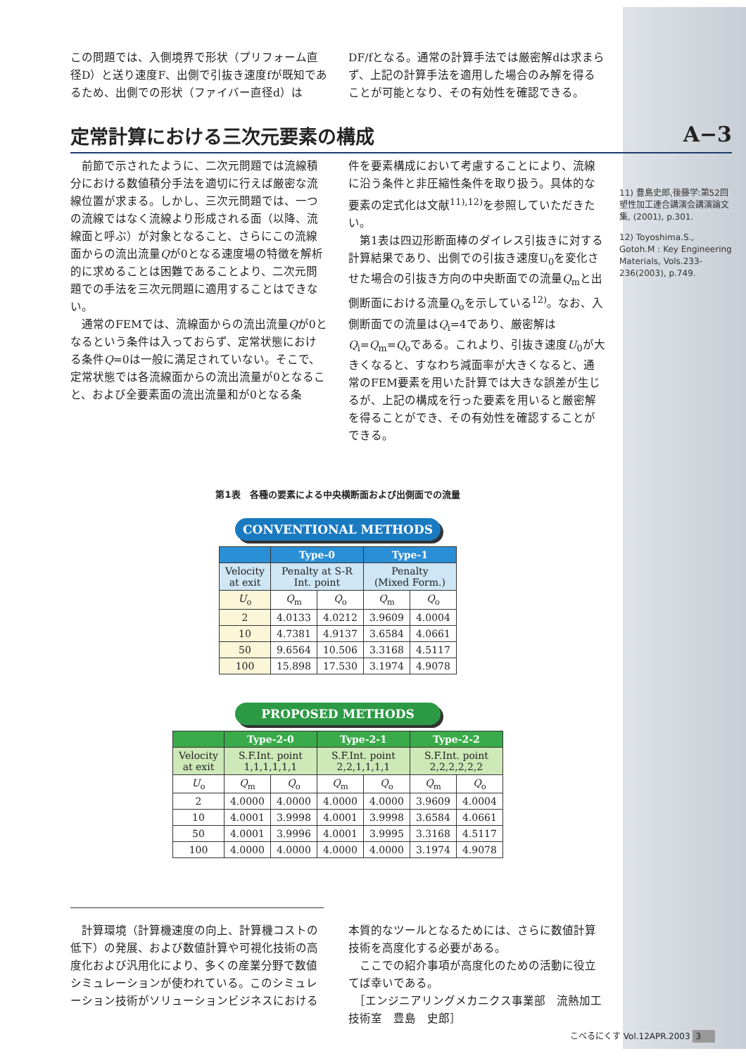この問題では、入側境界で形状（プリフォーム直径D）と送り速度F、出側で引抜き速度fが既知であるため、出側での形状（ファイバー直径d）は
DF/fとなる。通常の計算手法では厳密解dは求まらず、上記の計算手法を適用した場合のみ解を得ることが可能となり、その有効性を確認できる。
定常計算における三次元要素の構成 A−3
　前節で示されたように、二次元問題では流線積分における数値積分手法を適切に行えば厳密な流線位置が求まる。しかし、三次元問題では、一つの流線ではなく流線より形成される面（以降、流線面と呼ぶ）が対象となること、さらにこの流線面からの流出流量Qが0となる速度場の特徴を解析的に求めることは困難であることより、二次元問題での手法を三次元問題に適用することはできない。
　通常のFEMでは、流線面からの流出流量Qが0となるという条件は入っておらず、定常状態における条件Q=0は一般に満足されていない。そこで、定常状態では各流線面からの流出流量が0となること、および全要素面の流出流量和が0となる条
件を要素構成において考慮することにより、流線に沿う条件と非圧縮性条件を取り扱う。具体的な要素の定式化は文献<sup>11),12)</sup>を参照していただきたい。
　第1表は四辺形断面棒のダイレス引抜きに対する計算結果であり、出側での引抜き速度U<sub>0</sub>を変化させた場合の引抜き方向の中央断面での流量Q<sub>m</sub>と出側断面における流量Q<sub>o</sub>を示している<sup>12)</sup>。なお、入側断面での流量はQ<sub>i</sub>=4であり、厳密解はQ<sub>i</sub>=Q<sub>m</sub>=Q<sub>o</sub>である。これより、引抜き速度U<sub>0</sub>が大きくなると、すなわち減面率が大きくなると、通常のFEM要素を用いた計算では大きな誤差が生じるが、上記の構成を行った要素を用いると厳密解を得ることができ、その有効性を確認することができる。
11) 豊島史郎,後藤学:第52回塑性加工連合講演会講演論文集, (2001), p.301.
12) Toyoshima.S., Gotoh.M : Key Engineering Materials, Vols.233-236(2003), p.749.
第1表　各種の要素による中央横断面および出側面での流量
CONVENTIONAL METHODS
| | Type-0 | | Type-1 | |
| --- | --- | --- | --- | --- |
| Velocity at exit | Penalty at S-R Int. point | | Penalty (Mixed Form.) | |
| U<sub>o</sub> | Q<sub>m</sub> | Q<sub>o</sub> | Q<sub>m</sub> | Q<sub>o</sub> |
| 2 | 4.0133 | 4.0212 | 3.9609 | 4.0004 |
| 10 | 4.7381 | 4.9137 | 3.6584 | 4.0661 |
| 50 | 9.6564 | 10.506 | 3.3168 | 4.5117 |
| 100 | 15.898 | 17.530 | 3.1974 | 4.9078 |
PROPOSED METHODS
| | Type-2-0 | | Type-2-1 | | Type-2-2 | |
| --- | --- | --- | --- | --- | --- | --- |
| Velocity at exit | S.F.Int. point 1,1,1,1,1,1 | | S.F.Int. point 2,2,1,1,1,1 | | S.F.Int. point 2,2,2,2,2,2 | |
| U<sub>o</sub> | Q<sub>m</sub> | Q<sub>o</sub> | Q<sub>m</sub> | Q<sub>o</sub> | Q<sub>m</sub> | Q<sub>o</sub> |
| 2 | 4.0000 | 4.0000 | 4.0000 | 4.0000 | 3.9609 | 4.0004 |
| 10 | 4.0001 | 3.9998 | 4.0001 | 3.9998 | 3.6584 | 4.0661 |
| 50 | 4.0001 | 3.9996 | 4.0001 | 3.9995 | 3.3168 | 4.5117 |
| 100 | 4.0000 | 4.0000 | 4.0000 | 4.0000 | 3.1974 | 4.9078 |
　計算環境（計算機速度の向上、計算機コストの低下）の発展、および数値計算や可視化技術の高度化および汎用化により、多くの産業分野で数値シミュレーションが使われている。このシミュレーション技術がソリューションビジネスにおける
本質的なツールとなるためには、さらに数値計算技術を高度化する必要がある。
　ここでの紹介事項が高度化のための活動に役立てば幸いである。
　［エンジニアリングメカニクス事業部　流熱加工技術室　豊島　史郎］
こべるにくす Vol.12APR.2003 3